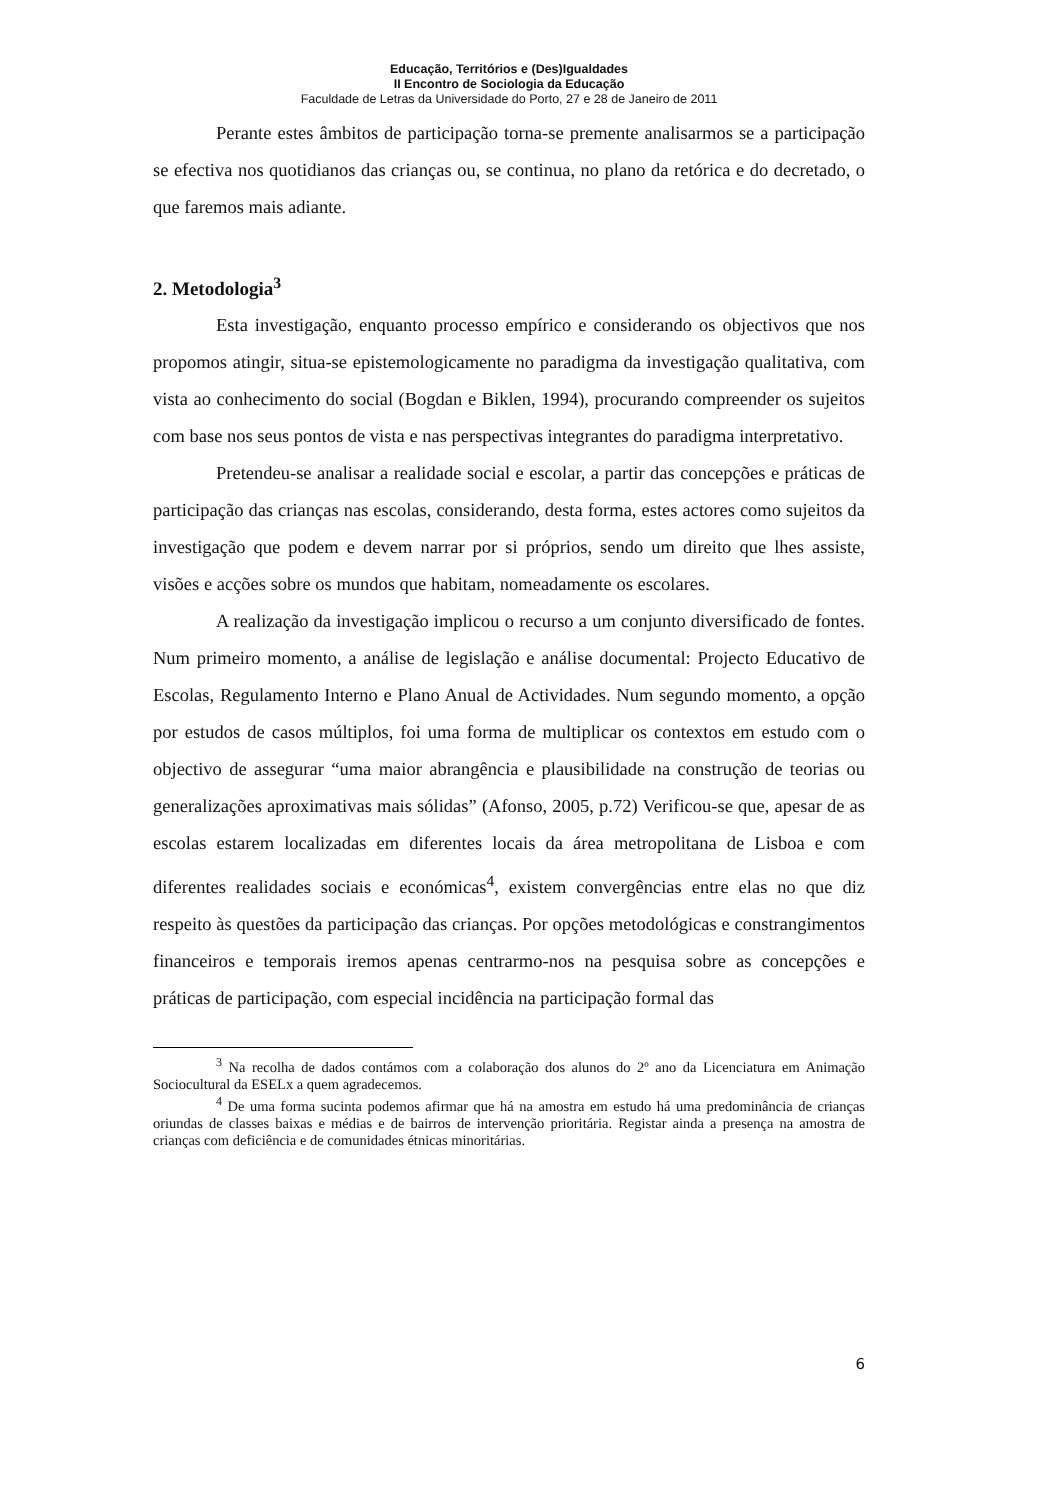Educação, Territórios e (Des)Igualdades
II Encontro de Sociologia da Educação
Faculdade de Letras da Universidade do Porto, 27 e 28 de Janeiro de 2011
Perante estes âmbitos de participação torna-se premente analisarmos se a participação se efectiva nos quotidianos das crianças ou, se continua, no plano da retórica e do decretado, o que faremos mais adiante.
2. Metodologia<sup>3</sup>
Esta investigação, enquanto processo empírico e considerando os objectivos que nos propomos atingir, situa-se epistemologicamente no paradigma da investigação qualitativa, com vista ao conhecimento do social (Bogdan e Biklen, 1994), procurando compreender os sujeitos com base nos seus pontos de vista e nas perspectivas integrantes do paradigma interpretativo.
Pretendeu-se analisar a realidade social e escolar, a partir das concepções e práticas de participação das crianças nas escolas, considerando, desta forma, estes actores como sujeitos da investigação que podem e devem narrar por si próprios, sendo um direito que lhes assiste, visões e acções sobre os mundos que habitam, nomeadamente os escolares.
A realização da investigação implicou o recurso a um conjunto diversificado de fontes. Num primeiro momento, a análise de legislação e análise documental: Projecto Educativo de Escolas, Regulamento Interno e Plano Anual de Actividades. Num segundo momento, a opção por estudos de casos múltiplos, foi uma forma de multiplicar os contextos em estudo com o objectivo de assegurar “uma maior abrangência e plausibilidade na construção de teorias ou generalizações aproximativas mais sólidas” (Afonso, 2005, p.72) Verificou-se que, apesar de as escolas estarem localizadas em diferentes locais da área metropolitana de Lisboa e com diferentes realidades sociais e económicas<sup>4</sup>, existem convergências entre elas no que diz respeito às questões da participação das crianças. Por opções metodológicas e constrangimentos financeiros e temporais iremos apenas centrarmo-nos na pesquisa sobre as concepções e práticas de participação, com especial incidência na participação formal das
<sup>3</sup> Na recolha de dados contámos com a colaboração dos alunos do 2º ano da Licenciatura em Animação Sociocultural da ESELx a quem agradecemos.
<sup>4</sup> De uma forma sucinta podemos afirmar que há na amostra em estudo há uma predominância de crianças oriundas de classes baixas e médias e de bairros de intervenção prioritária. Registar ainda a presença na amostra de crianças com deficiência e de comunidades étnicas minoritárias.
6